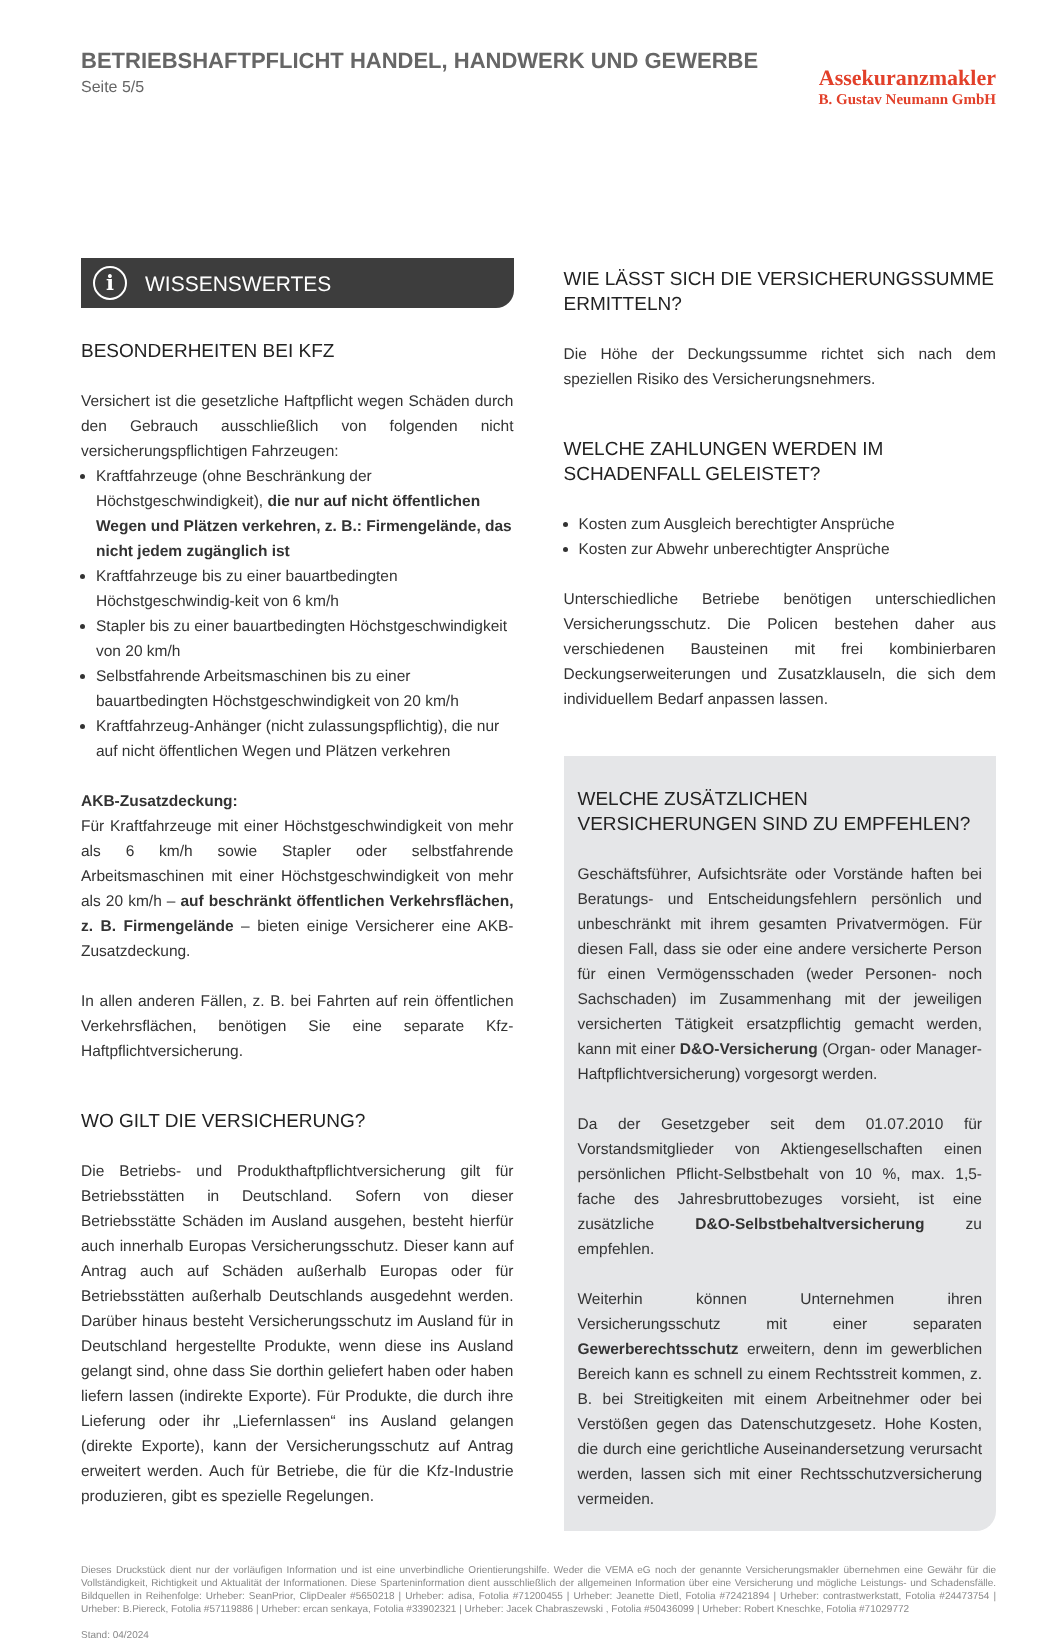BETRIEBSHAFTPFLICHT HANDEL, HANDWERK UND GEWERBE
Seite 5/5
Assekuranzmakler
B. Gustav Neumann GmbH
i WISSENSWERTES
BESONDERHEITEN BEI KFZ
Versichert ist die gesetzliche Haftpflicht wegen Schäden durch den Gebrauch ausschließlich von folgenden nicht versicherungspflichtigen Fahrzeugen:
Kraftfahrzeuge (ohne Beschränkung der Höchstgeschwindigkeit), die nur auf nicht öffentlichen Wegen und Plätzen verkehren, z. B.: Firmengelände, das nicht jedem zugänglich ist
Kraftfahrzeuge bis zu einer bauartbedingten Höchstgeschwindig-keit von 6 km/h
Stapler bis zu einer bauartbedingten Höchstgeschwindigkeit von 20 km/h
Selbstfahrende Arbeitsmaschinen bis zu einer bauartbedingten Höchstgeschwindigkeit von 20 km/h
Kraftfahrzeug-Anhänger (nicht zulassungspflichtig), die nur auf nicht öffentlichen Wegen und Plätzen verkehren
AKB-Zusatzdeckung:
Für Kraftfahrzeuge mit einer Höchstgeschwindigkeit von mehr als 6 km/h sowie Stapler oder selbstfahrende Arbeitsmaschinen mit einer Höchstgeschwindigkeit von mehr als 20 km/h – auf beschränkt öffentlichen Verkehrsflächen, z. B. Firmengelände – bieten einige Versicherer eine AKB-Zusatzdeckung.
In allen anderen Fällen, z. B. bei Fahrten auf rein öffentlichen Verkehrsflächen, benötigen Sie eine separate Kfz-Haftpflichtversicherung.
WO GILT DIE VERSICHERUNG?
Die Betriebs- und Produkthaftpflichtversicherung gilt für Betriebsstätten in Deutschland. Sofern von dieser Betriebsstätte Schäden im Ausland ausgehen, besteht hierfür auch innerhalb Europas Versicherungsschutz. Dieser kann auf Antrag auch auf Schäden außerhalb Europas oder für Betriebsstätten außerhalb Deutschlands ausgedehnt werden. Darüber hinaus besteht Versicherungsschutz im Ausland für in Deutschland hergestellte Produkte, wenn diese ins Ausland gelangt sind, ohne dass Sie dorthin geliefert haben oder haben liefern lassen (indirekte Exporte). Für Produkte, die durch ihre Lieferung oder ihr „Liefernlassen“ ins Ausland gelangen (direkte Exporte), kann der Versicherungsschutz auf Antrag erweitert werden. Auch für Betriebe, die für die Kfz-Industrie produzieren, gibt es spezielle Regelungen.
WIE LÄSST SICH DIE VERSICHERUNGSSUMME ERMITTELN?
Die Höhe der Deckungssumme richtet sich nach dem speziellen Risiko des Versicherungsnehmers.
WELCHE ZAHLUNGEN WERDEN IM SCHADENFALL GELEISTET?
Kosten zum Ausgleich berechtigter Ansprüche
Kosten zur Abwehr unberechtigter Ansprüche
Unterschiedliche Betriebe benötigen unterschiedlichen Versicherungsschutz. Die Policen bestehen daher aus verschiedenen Bausteinen mit frei kombinierbaren Deckungserweiterungen und Zusatzklauseln, die sich dem individuellem Bedarf anpassen lassen.
WELCHE ZUSÄTZLICHEN VERSICHERUNGEN SIND ZU EMPFEHLEN?
Geschäftsführer, Aufsichtsräte oder Vorstände haften bei Beratungs- und Entscheidungsfehlern persönlich und unbeschränkt mit ihrem gesamten Privatvermögen. Für diesen Fall, dass sie oder eine andere versicherte Person für einen Vermögensschaden (weder Personen- noch Sachschaden) im Zusammenhang mit der jeweiligen versicherten Tätigkeit ersatzpflichtig gemacht werden, kann mit einer D&O-Versicherung (Organ- oder Manager-Haftpflichtversicherung) vorgesorgt werden.
Da der Gesetzgeber seit dem 01.07.2010 für Vorstandsmitglieder von Aktiengesellschaften einen persönlichen Pflicht-Selbstbehalt von 10 %, max. 1,5-fache des Jahresbruttobezuges vorsieht, ist eine zusätzliche D&O-Selbstbehaltversicherung zu empfehlen.
Weiterhin können Unternehmen ihren Versicherungsschutz mit einer separaten Gewerberechtsschutz erweitern, denn im gewerblichen Bereich kann es schnell zu einem Rechtsstreit kommen, z. B. bei Streitigkeiten mit einem Arbeitnehmer oder bei Verstößen gegen das Datenschutzgesetz. Hohe Kosten, die durch eine gerichtliche Auseinandersetzung verursacht werden, lassen sich mit einer Rechtsschutzversicherung vermeiden.
Dieses Druckstück dient nur der vorläufigen Information und ist eine unverbindliche Orientierungshilfe. Weder die VEMA eG noch der genannte Versicherungsmakler übernehmen eine Gewähr für die Vollständigkeit, Richtigkeit und Aktualität der Informationen. Diese Sparteninformation dient ausschließlich der allgemeinen Information über eine Versicherung und mögliche Leistungs- und Schadensfälle. Bildquellen in Reihenfolge: Urheber: SeanPrior, ClipDealer #5650218 | Urheber: adisa, Fotolia #71200455 | Urheber: Jeanette Dietl, Fotolia #72421894 | Urheber: contrastwerkstatt, Fotolia #24473754 | Urheber: B.Piereck, Fotolia #57119886 | Urheber: ercan senkaya, Fotolia #33902321 | Urheber: Jacek Chabraszewski , Fotolia #50436099 | Urheber: Robert Kneschke, Fotolia #71029772
Stand: 04/2024